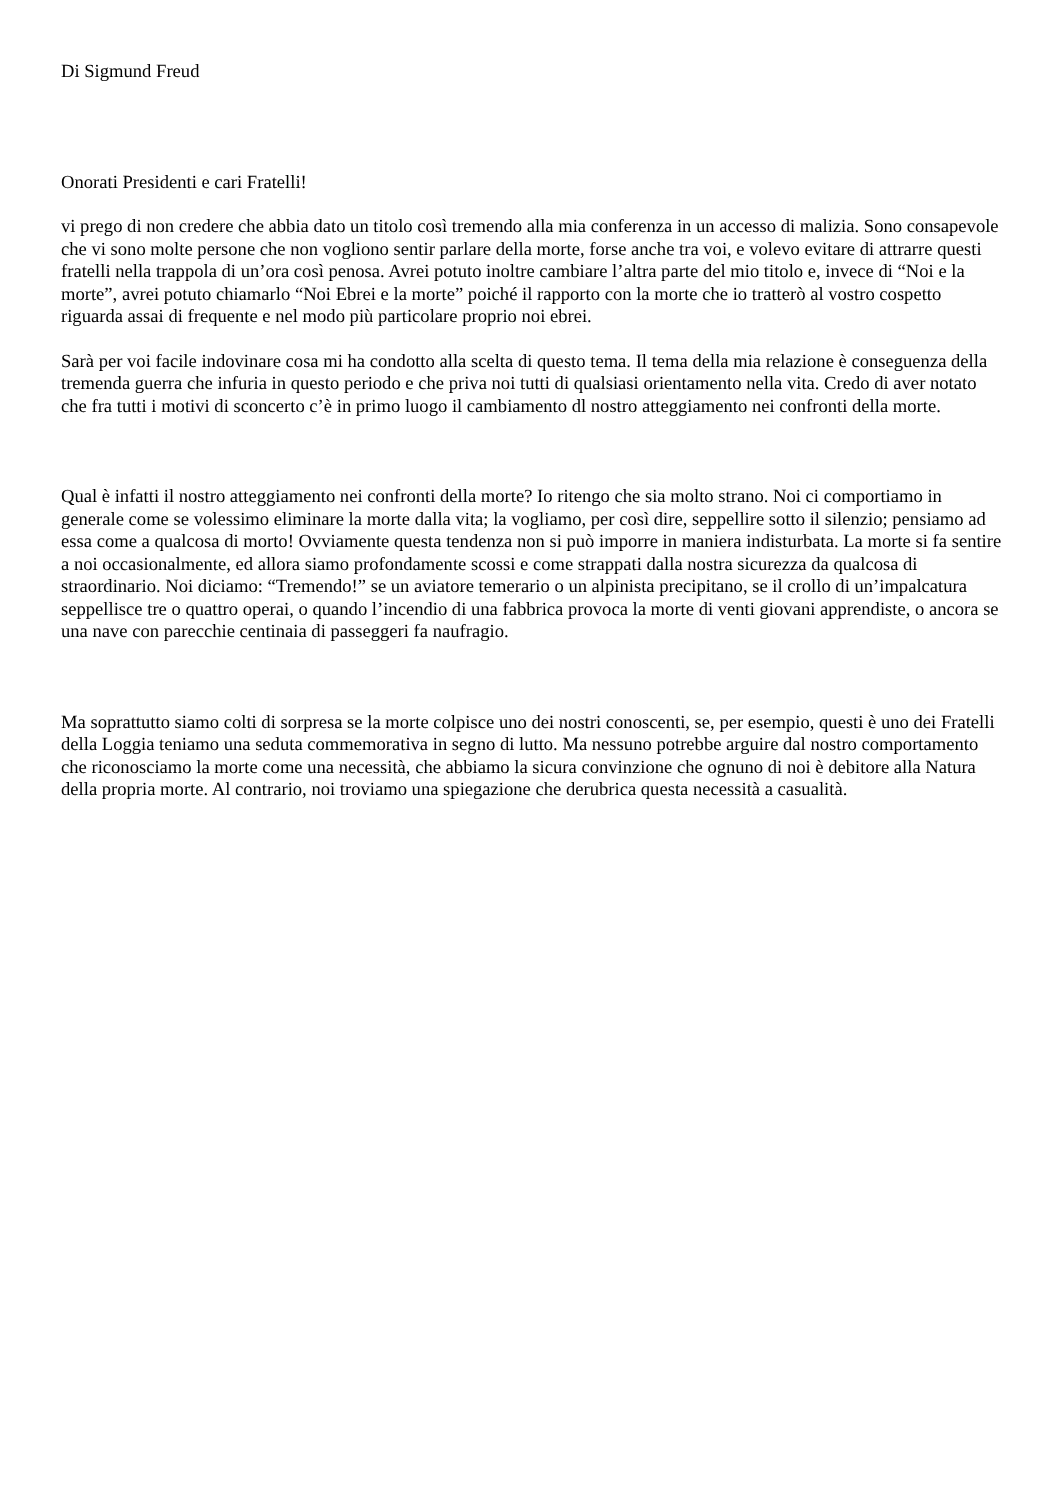Di Sigmund Freud
Onorati Presidenti e cari Fratelli!
vi prego di non credere che abbia dato un titolo così tremendo alla mia conferenza in un accesso di malizia. Sono consapevole che vi sono molte persone che non vogliono sentir parlare della morte, forse anche tra voi, e volevo evitare di attrarre questi fratelli nella trappola di un’ora così penosa. Avrei potuto inoltre cambiare l’altra parte del mio titolo e, invece di “Noi e la morte”, avrei potuto chiamarlo “Noi Ebrei e la morte” poiché il rapporto con la morte che io tratterò al vostro cospetto riguarda assai di frequente e nel modo più particolare proprio noi ebrei.
Sarà per voi facile indovinare cosa mi ha condotto alla scelta di questo tema. Il tema della mia relazione è conseguenza della tremenda guerra che infuria in questo periodo e che priva noi tutti di qualsiasi orientamento nella vita. Credo di aver notato che fra tutti i motivi di sconcerto c’è in primo luogo il cambiamento dl nostro atteggiamento nei confronti della morte.
Qual è infatti il nostro atteggiamento nei confronti della morte? Io ritengo che sia molto strano. Noi ci comportiamo in generale come se volessimo eliminare la morte dalla vita; la vogliamo, per così dire, seppellire sotto il silenzio; pensiamo ad essa come a qualcosa di morto! Ovviamente questa tendenza non si può imporre in maniera indisturbata. La morte si fa sentire a noi occasionalmente, ed allora siamo profondamente scossi e come strappati dalla nostra sicurezza da qualcosa di straordinario. Noi diciamo: “Tremendo!” se un aviatore temerario o un alpinista precipitano, se il crollo di un’impalcatura seppellisce tre o quattro operai, o quando l’incendio di una fabbrica provoca la morte di venti giovani apprendiste, o ancora se una nave con parecchie centinaia di passeggeri fa naufragio.
Ma soprattutto siamo colti di sorpresa se la morte colpisce uno dei nostri conoscenti, se, per esempio, questi è uno dei Fratelli della Loggia teniamo una seduta commemorativa in segno di lutto. Ma nessuno potrebbe arguire dal nostro comportamento che riconosciamo la morte come una necessità, che abbiamo la sicura convinzione che ognuno di noi è debitore alla Natura della propria morte. Al contrario, noi troviamo una spiegazione che derubrica questa necessità a casualità.